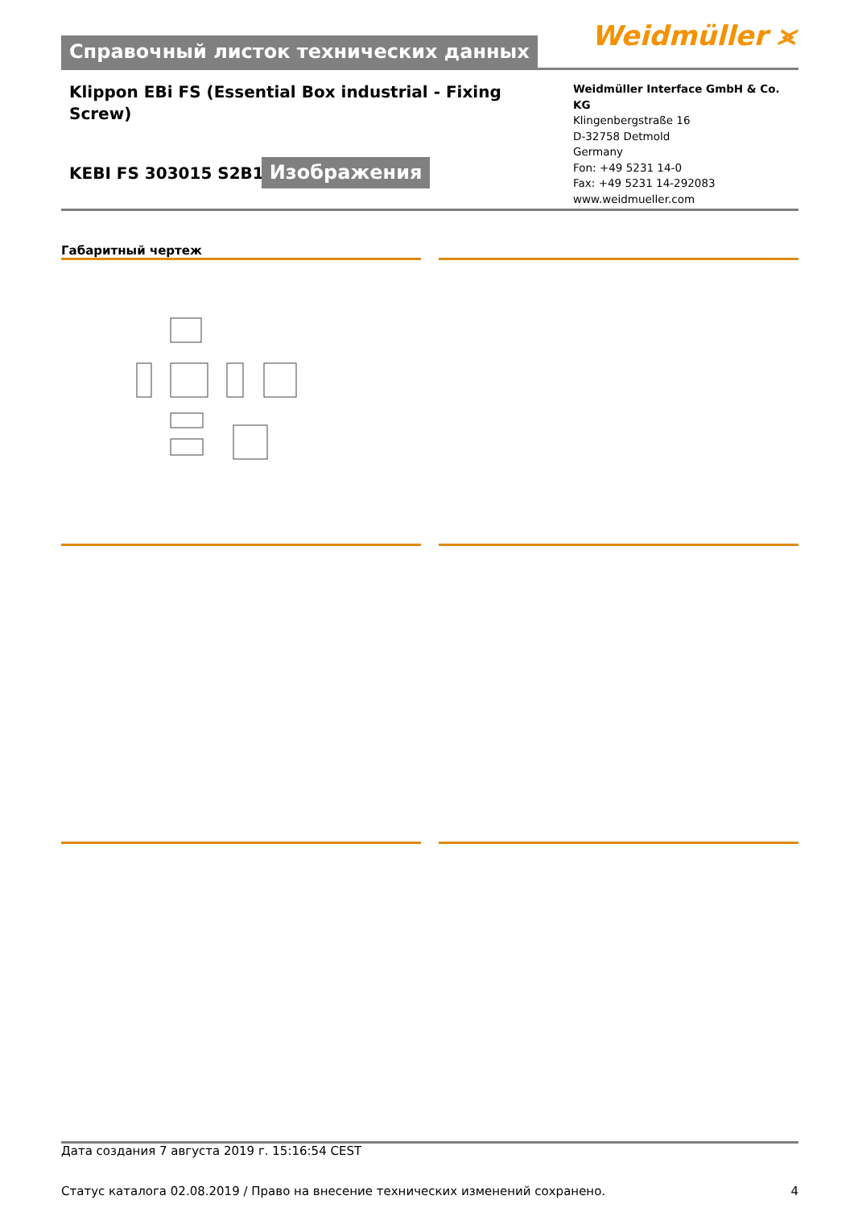Справочный листок технических данных
Weidmüller ⪤
Klippon EBi FS (Essential Box industrial - Fixing Screw)
KEBI FS 303015 S2B1
Изображения
Weidmüller Interface GmbH & Co. KG
Klingenbergstraße 16
D-32758 Detmold
Germany
Fon: +49 5231 14-0
Fax: +49 5231 14-292083
www.weidmueller.com
Габаритный чертеж
Дата создания 7 августа 2019 г. 15:16:54 CEST
Статус каталога 02.08.2019 / Право на внесение технических изменений сохранено. 4